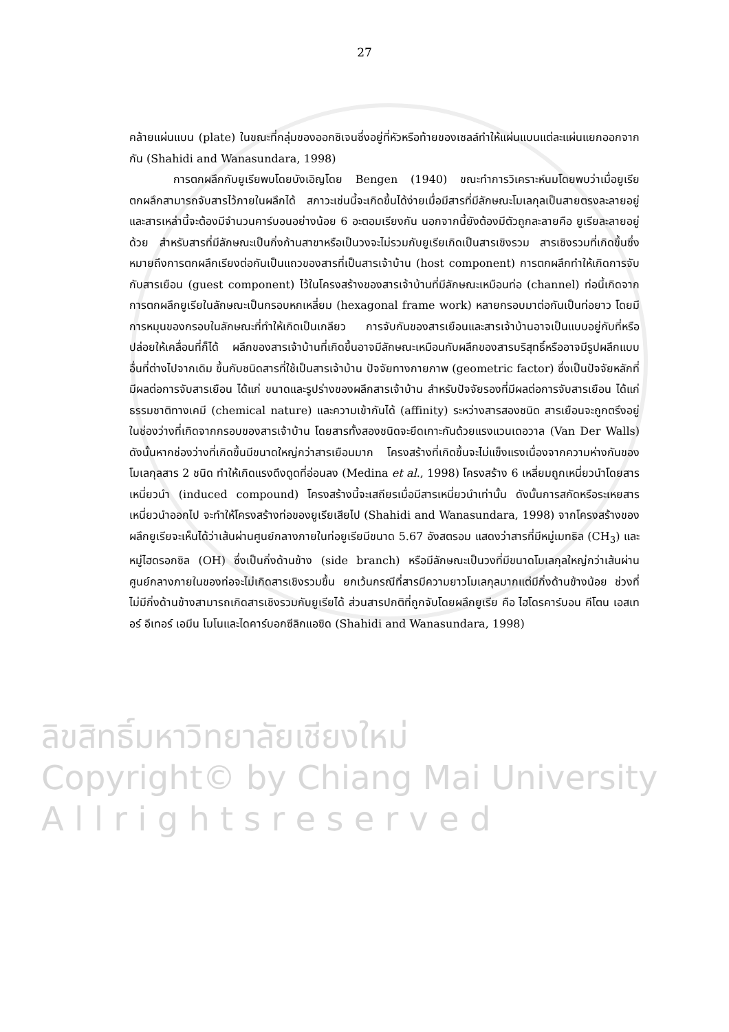ลิขสิทธิ์มหาวิทยาลัยเชียงใหม่
Copyright© by Chiang Mai University
A l l r i g h t s r e s e r v e d
27
คล้ายแผ่นแบน (plate) ในขณะที่กลุ่มของออกซิเจนซึ่งอยู่ที่หัวหรือท้ายของเซลล์ทำให้แผ่นแบนแต่ละแผ่นแยกออกจากกัน (Shahidi and Wanasundara, 1998)
การตกผลึกกับยูเรียพบโดยบังเอิญโดย Bengen (1940) ขณะทำการวิเคราะห์นมโดยพบว่าเมื่อยูเรียตกผลึกสามารถจับสารไว้ภายในผลึกได้ สภาวะเช่นนี้จะเกิดขึ้นได้ง่ายเมื่อมีสารที่มีลักษณะโมเลกุลเป็นสายตรงละลายอยู่และสารเหล่านี้จะต้องมีจำนวนคาร์บอนอย่างน้อย 6 อะตอมเรียงกัน นอกจากนี้ยังต้องมีตัวถูกละลายคือ ยูเรียละลายอยู่ด้วย สำหรับสารที่มีลักษณะเป็นกิ่งก้านสาขาหรือเป็นวงจะไม่รวมกับยูเรียเกิดเป็นสารเชิงรวม สารเชิงรวมที่เกิดขึ้นซึ่งหมายถึงการตกผลึกเรียงต่อกันเป็นแถวของสารที่เป็นสารเจ้าบ้าน (host component) การตกผลึกทำให้เกิดการจับกับสารเยือน (guest component) ไว้ในโครงสร้างของสารเจ้าบ้านที่มีลักษณะเหมือนท่อ (channel) ท่อนี้เกิดจากการตกผลึกยูเรียในลักษณะเป็นกรอบหกเหลี่ยม (hexagonal frame work) หลายกรอบมาต่อกันเป็นท่อยาว โดยมีการหมุนของกรอบในลักษณะที่ทำให้เกิดเป็นเกลียว การจับกันของสารเยือนและสารเจ้าบ้านอาจเป็นแบบอยู่กับที่หรือปล่อยให้เคลื่อนที่ก็ได้ ผลึกของสารเจ้าบ้านที่เกิดขึ้นอาจมีลักษณะเหมือนกับผลึกของสารบริสุทธิ์หรืออาจมีรูปผลึกแบบอื่นที่ต่างไปจากเดิม ขึ้นกับชนิดสารที่ใช้เป็นสารเจ้าบ้าน ปัจจัยทางกายภาพ (geometric factor) ซึ่งเป็นปัจจัยหลักที่มีผลต่อการจับสารเยือน ได้แก่ ขนาดและรูปร่างของผลึกสารเจ้าบ้าน สำหรับปัจจัยรองที่มีผลต่อการจับสารเยือน ได้แก่ ธรรมชาติทางเคมี (chemical nature) และความเข้ากันได้ (affinity) ระหว่างสารสองชนิด สารเยือนจะถูกตรึงอยู่ในช่องว่างที่เกิดจากกรอบของสารเจ้าบ้าน โดยสารทั้งสองชนิดจะยึดเกาะกันด้วยแรงแวนเดอวาล (Van Der Walls) ดังนั้นหากช่องว่างที่เกิดขึ้นมีขนาดใหญ่กว่าสารเยือนมาก โครงสร้างที่เกิดขึ้นจะไม่แข็งแรงเนื่องจากความห่างกันของโมเลกุลสาร 2 ชนิด ทำให้เกิดแรงดึงดูดที่อ่อนลง (Medina et al., 1998) โครงสร้าง 6 เหลี่ยมถูกเหนี่ยวนำโดยสารเหนี่ยวนำ (induced compound) โครงสร้างนี้จะเสถียรเมื่อมีสารเหนี่ยวนำเท่านั้น ดังนั้นการสกัดหรือระเหยสารเหนี่ยวนำออกไป จะทำให้โครงสร้างท่อของยูเรียเสียไป (Shahidi and Wanasundara, 1998) จากโครงสร้างของผลึกยูเรียจะเห็นได้ว่าเส้นผ่านศูนย์กลางภายในท่อยูเรียมีขนาด 5.67 อังสตรอม แสดงว่าสารที่มีหมู่เมทธิล (CH<sub>3</sub>) และหมู่ไฮดรอกซิล (OH) ซึ่งเป็นกิ่งด้านข้าง (side branch) หรือมีลักษณะเป็นวงที่มีขนาดโมเลกุลใหญ่กว่าเส้นผ่านศูนย์กลางภายในของท่อจะไม่เกิดสารเชิงรวมขึ้น ยกเว้นกรณีที่สารมีความยาวโมเลกุลมากแต่มีกิ่งด้านข้างน้อย ช่วงที่ไม่มีกิ่งด้านข้างสามารถเกิดสารเชิงรวมกับยูเรียได้ ส่วนสารปกติที่ถูกจับโดยผลึกยูเรีย คือ ไฮโดรคาร์บอน คีโตน เอสเทอร์ อีเทอร์ เอมีน โมโนและไดคาร์บอกซีลิกแอซิด (Shahidi and Wanasundara, 1998)